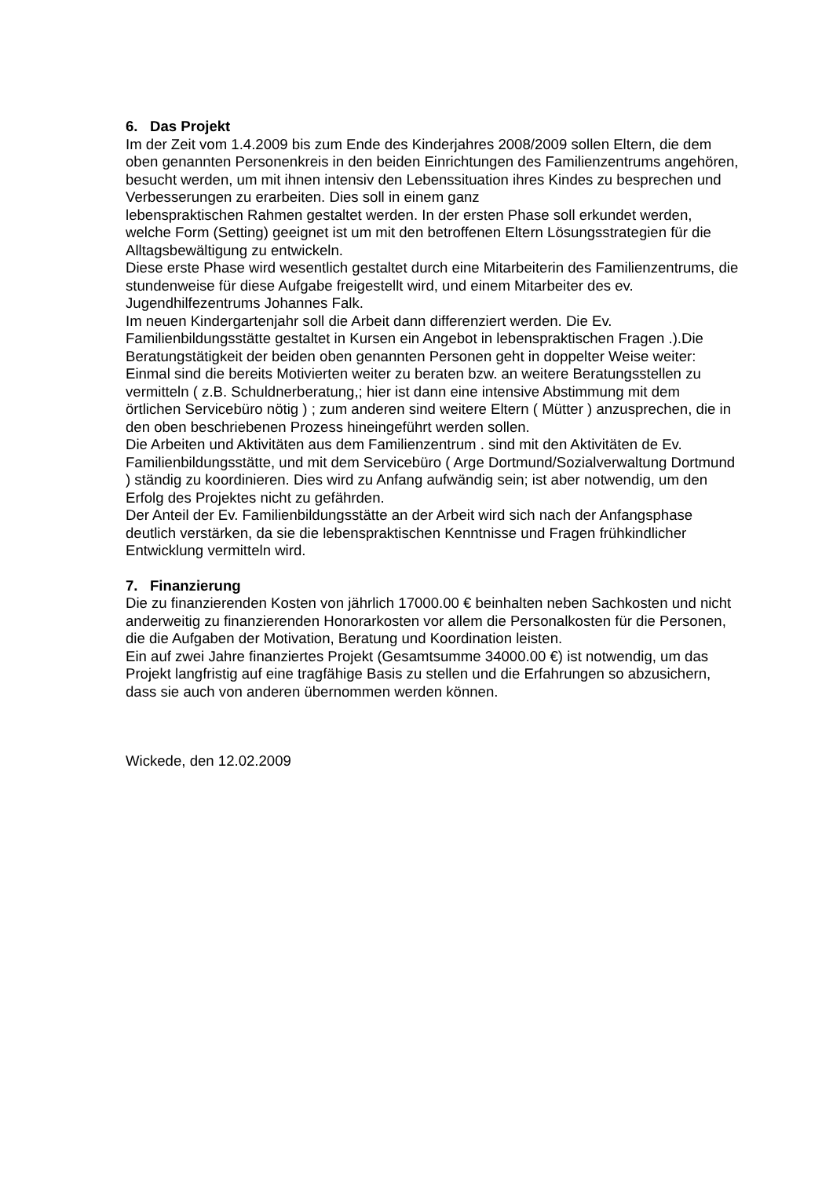6. Das Projekt
Im der Zeit vom 1.4.2009 bis zum Ende des Kinderjahres 2008/2009 sollen Eltern, die dem oben genannten Personenkreis in den beiden Einrichtungen des Familienzentrums angehören, besucht werden, um mit ihnen intensiv den Lebenssituation ihres Kindes zu besprechen und Verbesserungen zu erarbeiten. Dies soll in einem ganz
lebenspraktischen Rahmen gestaltet werden. In der ersten Phase soll erkundet werden, welche Form (Setting) geeignet ist um mit den betroffenen Eltern Lösungsstrategien für die Alltagsbewältigung zu entwickeln.
Diese erste Phase wird wesentlich gestaltet durch eine Mitarbeiterin des Familienzentrums, die stundenweise für diese Aufgabe freigestellt wird, und einem Mitarbeiter des ev. Jugendhilfezentrums Johannes Falk.
Im neuen Kindergartenjahr soll die Arbeit dann differenziert werden. Die Ev. Familienbildungsstätte gestaltet in Kursen ein Angebot in lebenspraktischen Fragen .).Die Beratungstätigkeit der beiden oben genannten Personen geht in doppelter Weise weiter: Einmal sind die bereits Motivierten weiter zu beraten bzw. an weitere Beratungsstellen zu vermitteln ( z.B. Schuldnerberatung,; hier ist dann eine intensive Abstimmung mit dem örtlichen Servicebüro nötig ) ; zum anderen sind weitere Eltern ( Mütter ) anzusprechen, die in den oben beschriebenen Prozess hineingeführt werden sollen.
Die Arbeiten und Aktivitäten aus dem Familienzentrum . sind mit den Aktivitäten de Ev. Familienbildungsstätte, und mit dem Servicebüro ( Arge Dortmund/Sozialverwaltung Dortmund ) ständig zu koordinieren. Dies wird zu Anfang aufwändig sein; ist aber notwendig, um den Erfolg des Projektes nicht zu gefährden.
Der Anteil der Ev. Familienbildungsstätte an der Arbeit wird sich nach der Anfangsphase deutlich verstärken, da sie die lebenspraktischen Kenntnisse und Fragen frühkindlicher Entwicklung vermitteln wird.
7. Finanzierung
Die zu finanzierenden Kosten von jährlich 17000.00 € beinhalten neben Sachkosten und nicht anderweitig zu finanzierenden Honorarkosten vor allem die Personalkosten für die Personen, die die Aufgaben der Motivation, Beratung und Koordination leisten.
Ein auf zwei Jahre finanziertes Projekt (Gesamtsumme 34000.00 €) ist notwendig, um das Projekt langfristig auf eine tragfähige Basis zu stellen und die Erfahrungen so abzusichern, dass sie auch von anderen übernommen werden können.
Wickede, den 12.02.2009